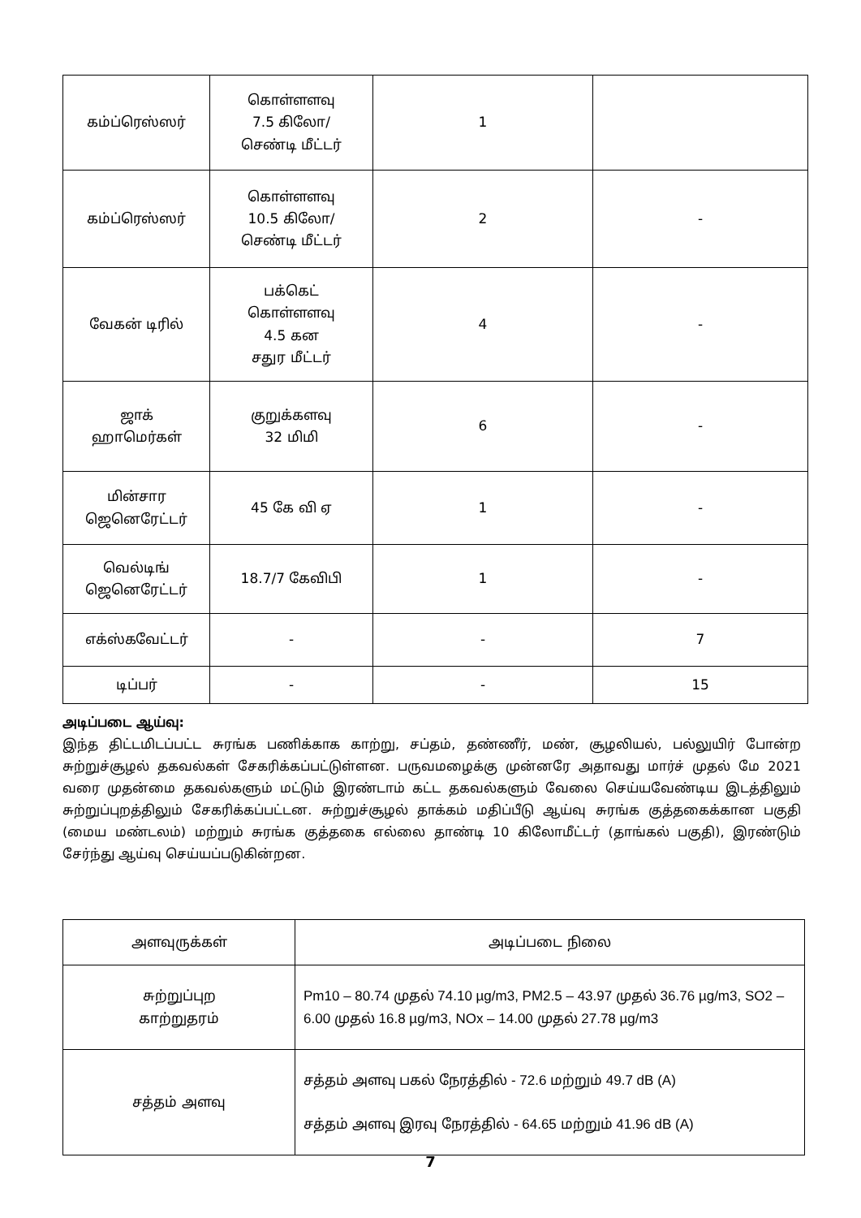| கம்ப்ரெஸ்ஸர் | கொள்ளளவு 7.5 கிலோ/ செண்டி மீட்டர் | 1 | |
| கம்ப்ரெஸ்ஸர் | கொள்ளளவு 10.5 கிலோ/ செண்டி மீட்டர் | 2 | - |
| வேகன் டிரில் | பக்கெட் கொள்ளளவு 4.5 கன சதுர மீட்டர் | 4 | - |
| ஜாக் ஹாமெர்கள் | குறுக்களவு 32 மிமி | 6 | - |
| மின்சார ஜெனெரேட்டர் | 45 கே வி ஏ | 1 | - |
| வெல்டிங் ஜெனெரேட்டர் | 18.7/7 கேவிபி | 1 | - |
| எக்ஸ்கவேட்டர் | - | - | 7 |
| டிப்பர் | - | - | 15 |
அடிப்படை ஆய்வு:
இந்த திட்டமிடப்பட்ட சுரங்க பணிக்காக காற்று, சப்தம், தண்ணீர், மண், சூழலியல், பல்லுயிர் போன்ற சுற்றுச்சூழல் தகவல்கள் சேகரிக்கப்பட்டுள்ளன. பருவமழைக்கு முன்னரே அதாவது மார்ச் முதல் மே 2021 வரை முதன்மை தகவல்களும் மட்டும் இரண்டாம் கட்ட தகவல்களும் வேலை செய்யவேண்டிய இடத்திலும் சுற்றுப்புறத்திலும் சேகரிக்கப்பட்டன. சுற்றுச்சூழல் தாக்கம் மதிப்பீடு ஆய்வு சுரங்க குத்தகைக்கான பகுதி (மைய மண்டலம்) மற்றும் சுரங்க குத்தகை எல்லை தாண்டி 10 கிலோமீட்டர் (தாங்கல் பகுதி), இரண்டும் சேர்ந்து ஆய்வு செய்யப்படுகின்றன.
| அளவுருக்கள் | அடிப்படை நிலை |
| சுற்றுப்புற காற்றுதரம் | Pm10 – 80.74 முதல் 74.10 µg/m3, PM2.5 – 43.97 முதல் 36.76 µg/m3, SO2 – 6.00 முதல் 16.8 µg/m3, NOx – 14.00 முதல் 27.78 µg/m3 |
| சத்தம் அளவு | சத்தம் அளவு பகல் நேரத்தில் - 72.6 மற்றும் 49.7 dB (A) சத்தம் அளவு இரவு நேரத்தில் - 64.65 மற்றும் 41.96 dB (A) |
7